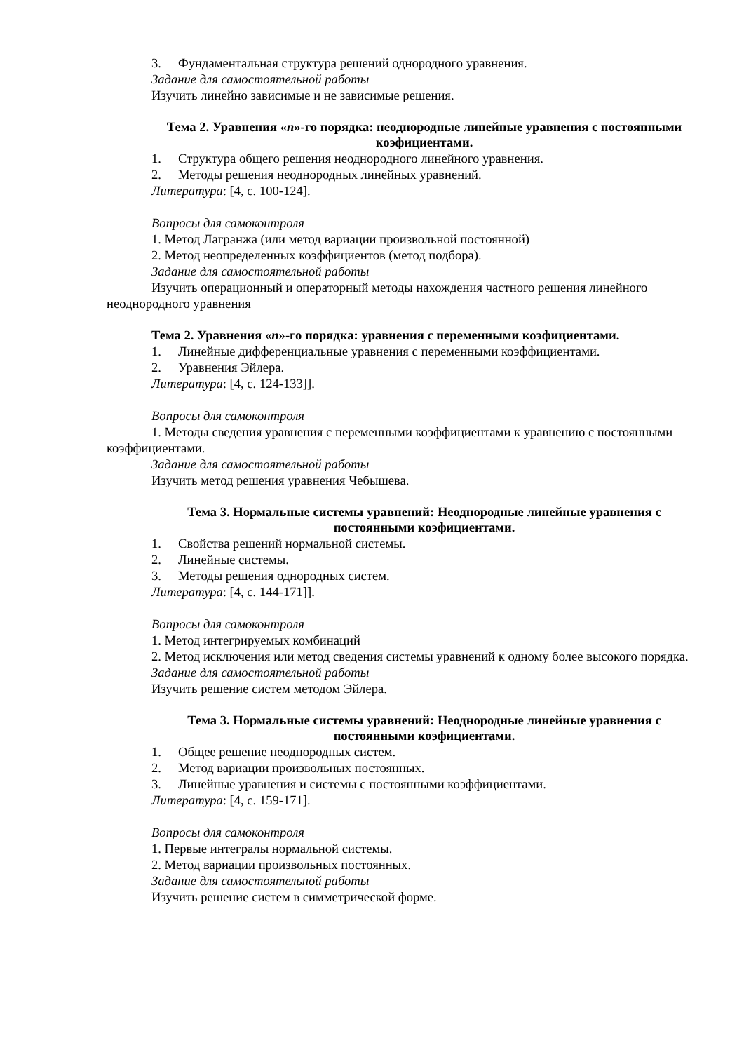3. Фундаментальная структура решений однородного уравнения.
Задание для самостоятельной работы
Изучить линейно зависимые и не зависимые решения.
Тема 2. Уравнения «n»-го порядка: неоднородные линейные уравнения с постоянными коэфициентами.
1. Структура общего решения неоднородного линейного уравнения.
2. Методы решения неоднородных линейных уравнений.
Литература: [4, с. 100-124].
Вопросы для самоконтроля
1. Метод Лагранжа (или метод вариации произвольной постоянной)
2. Метод неопределенных коэффициентов (метод подбора).
Задание для самостоятельной работы
Изучить операционный и операторный методы нахождения частного решения линейного неоднородного уравнения
Тема 2. Уравнения «n»-го порядка: уравнения с переменными коэфициентами.
1. Линейные дифференциальные уравнения с переменными коэффициентами.
2. Уравнения Эйлера.
Литература: [4, с. 124-133]].
Вопросы для самоконтроля
1. Методы сведения уравнения с переменными коэффициентами к уравнению с постоянными коэффициентами.
Задание для самостоятельной работы
Изучить метод решения уравнения Чебышева.
Тема 3. Нормальные системы уравнений: Неоднородные линейные уравнения с постоянными коэфициентами.
1. Свойства решений нормальной системы.
2. Линейные системы.
3. Методы решения однородных систем.
Литература: [4, с. 144-171]].
Вопросы для самоконтроля
1. Метод интегрируемых комбинаций
2. Метод исключения или метод сведения системы уравнений к одному более высокого порядка.
Задание для самостоятельной работы
Изучить решение систем методом Эйлера.
Тема 3. Нормальные системы уравнений: Неоднородные линейные уравнения с постоянными коэфициентами.
1. Общее решение неоднородных систем.
2. Метод вариации произвольных постоянных.
3. Линейные уравнения и системы с постоянными коэффициентами.
Литература: [4, с. 159-171].
Вопросы для самоконтроля
1. Первые интегралы нормальной системы.
2. Метод вариации произвольных постоянных.
Задание для самостоятельной работы
Изучить решение систем в симметрической форме.